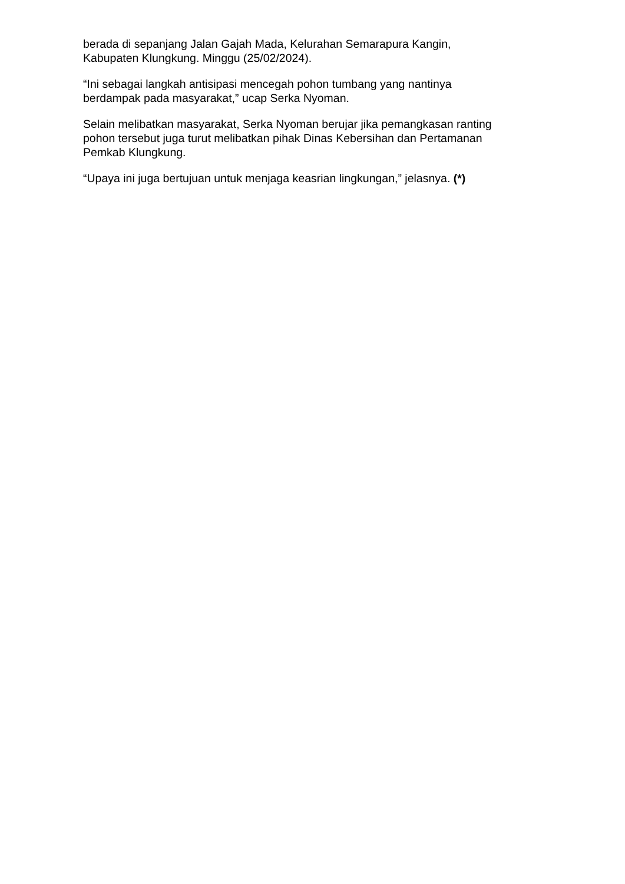berada di sepanjang Jalan Gajah Mada, Kelurahan Semarapura Kangin,
Kabupaten Klungkung. Minggu (25/02/2024).
“Ini sebagai langkah antisipasi mencegah pohon tumbang yang nantinya
berdampak pada masyarakat,” ucap Serka Nyoman.
Selain melibatkan masyarakat, Serka Nyoman berujar jika pemangkasan ranting
pohon tersebut juga turut melibatkan pihak Dinas Kebersihan dan Pertamanan
Pemkab Klungkung.
“Upaya ini juga bertujuan untuk menjaga keasrian lingkungan,” jelasnya. (*)